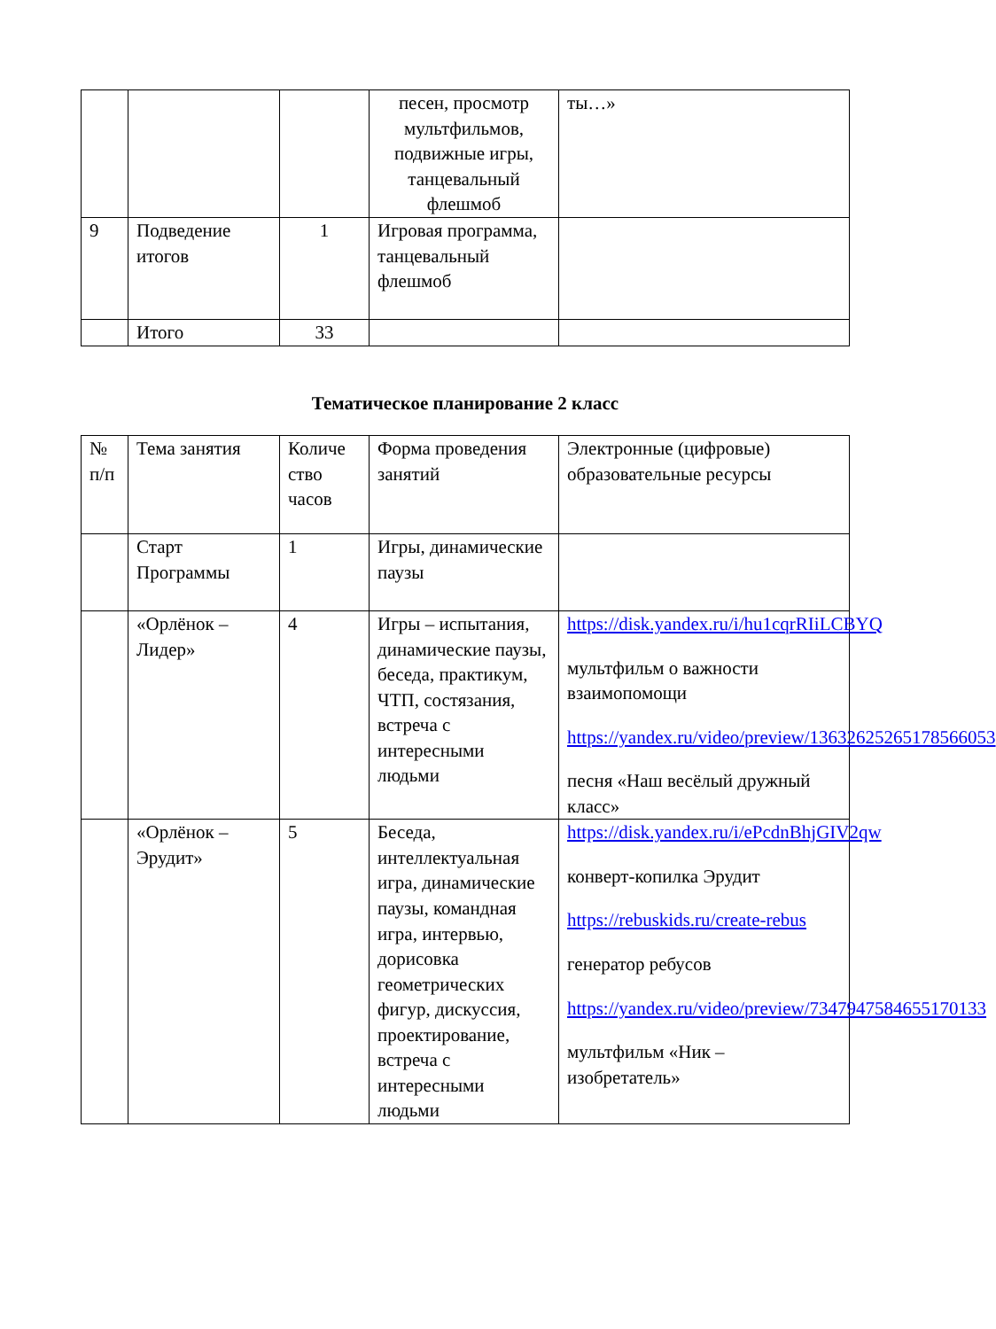| | | | песен, просмотр мультфильмов, подвижные игры, танцевальный флешмоб | ты…» |
| 9 | Подведение итогов | 1 | Игровая программа, танцевальный флешмоб | |
| | Итого | 33 | | |
Тематическое планирование 2 класс
| № п/п | Тема занятия | Количе ство часов | Форма проведения занятий | Электронные (цифровые) образовательные ресурсы |
| | Старт Программы | 1 | Игры, динамические паузы | |
| | «Орлёнок – Лидер» | 4 | Игры – испытания, динамические паузы, беседа, практикум, ЧТП, состязания, встреча с интересными людьми | https://disk.yandex.ru/i/hu1cqrRIiLCBYQ мультфильм о важности взаимопомощи https://yandex.ru/video/preview/13632625265178566053 песня «Наш весёлый дружный класс» |
| | «Орлёнок – Эрудит» | 5 | Беседа, интеллектуальная игра, динамические паузы, командная игра, интервью, дорисовка геометрических фигур, дискуссия, проектирование, встреча с интересными людьми | https://disk.yandex.ru/i/ePcdnBhjGIV2qw конверт-копилка Эрудит https://rebuskids.ru/create-rebus генератор ребусов https://yandex.ru/video/preview/7347947584655170133 мультфильм «Ник – изобретатель» |